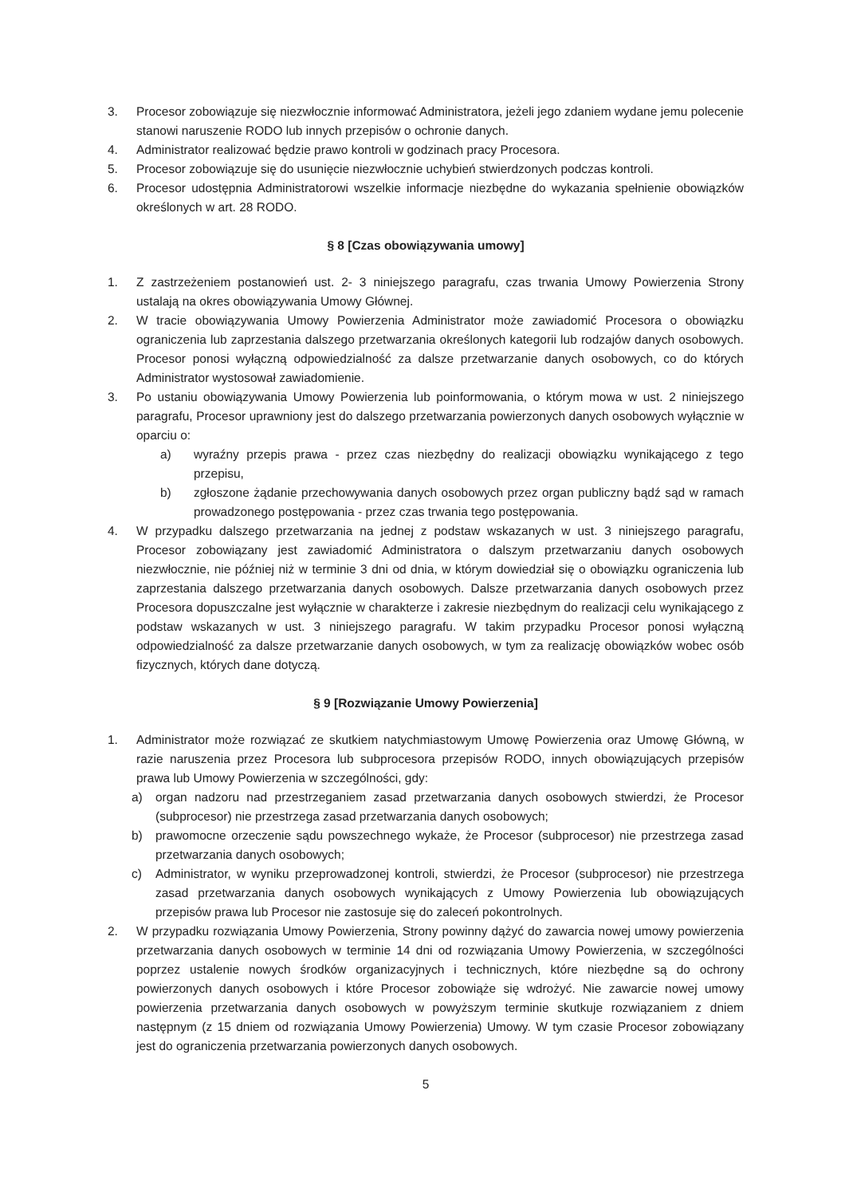3. Procesor zobowiązuje się niezwłocznie informować Administratora, jeżeli jego zdaniem wydane jemu polecenie stanowi naruszenie RODO lub innych przepisów o ochronie danych.
4. Administrator realizować będzie prawo kontroli w godzinach pracy Procesora.
5. Procesor zobowiązuje się do usunięcie niezwłocznie uchybień stwierdzonych podczas kontroli.
6. Procesor udostępnia Administratorowi wszelkie informacje niezbędne do wykazania spełnienie obowiązków określonych w art. 28 RODO.
§ 8 [Czas obowiązywania umowy]
1. Z zastrzeżeniem postanowień ust. 2- 3 niniejszego paragrafu, czas trwania Umowy Powierzenia Strony ustalają na okres obowiązywania Umowy Głównej.
2. W tracie obowiązywania Umowy Powierzenia Administrator może zawiadomić Procesora o obowiązku ograniczenia lub zaprzestania dalszego przetwarzania określonych kategorii lub rodzajów danych osobowych. Procesor ponosi wyłączną odpowiedzialność za dalsze przetwarzanie danych osobowych, co do których Administrator wystosował zawiadomienie.
3. Po ustaniu obowiązywania Umowy Powierzenia lub poinformowania, o którym mowa w ust. 2 niniejszego paragrafu, Procesor uprawniony jest do dalszego przetwarzania powierzonych danych osobowych wyłącznie w oparciu o:
a) wyraźny przepis prawa - przez czas niezbędny do realizacji obowiązku wynikającego z tego przepisu,
b) zgłoszone żądanie przechowywania danych osobowych przez organ publiczny bądź sąd w ramach prowadzonego postępowania - przez czas trwania tego postępowania.
4. W przypadku dalszego przetwarzania na jednej z podstaw wskazanych w ust. 3 niniejszego paragrafu, Procesor zobowiązany jest zawiadomić Administratora o dalszym przetwarzaniu danych osobowych niezwłocznie, nie później niż w terminie 3 dni od dnia, w którym dowiedział się o obowiązku ograniczenia lub zaprzestania dalszego przetwarzania danych osobowych. Dalsze przetwarzania danych osobowych przez Procesora dopuszczalne jest wyłącznie w charakterze i zakresie niezbędnym do realizacji celu wynikającego z podstaw wskazanych w ust. 3 niniejszego paragrafu. W takim przypadku Procesor ponosi wyłączną odpowiedzialność za dalsze przetwarzanie danych osobowych, w tym za realizację obowiązków wobec osób fizycznych, których dane dotyczą.
§ 9 [Rozwiązanie Umowy Powierzenia]
1. Administrator może rozwiązać ze skutkiem natychmiastowym Umowę Powierzenia oraz Umowę Główną, w razie naruszenia przez Procesora lub subprocesora przepisów RODO, innych obowiązujących przepisów prawa lub Umowy Powierzenia w szczególności, gdy:
a) organ nadzoru nad przestrzeganiem zasad przetwarzania danych osobowych stwierdzi, że Procesor (subprocesor) nie przestrzega zasad przetwarzania danych osobowych;
b) prawomocne orzeczenie sądu powszechnego wykaże, że Procesor (subprocesor) nie przestrzega zasad przetwarzania danych osobowych;
c) Administrator, w wyniku przeprowadzonej kontroli, stwierdzi, że Procesor (subprocesor) nie przestrzega zasad przetwarzania danych osobowych wynikających z Umowy Powierzenia lub obowiązujących przepisów prawa lub Procesor nie zastosuje się do zaleceń pokontrolnych.
2. W przypadku rozwiązania Umowy Powierzenia, Strony powinny dążyć do zawarcia nowej umowy powierzenia przetwarzania danych osobowych w terminie 14 dni od rozwiązania Umowy Powierzenia, w szczególności poprzez ustalenie nowych środków organizacyjnych i technicznych, które niezbędne są do ochrony powierzonych danych osobowych i które Procesor zobowiąże się wdrożyć. Nie zawarcie nowej umowy powierzenia przetwarzania danych osobowych w powyższym terminie skutkuje rozwiązaniem z dniem następnym (z 15 dniem od rozwiązania Umowy Powierzenia) Umowy. W tym czasie Procesor zobowiązany jest do ograniczenia przetwarzania powierzonych danych osobowych.
5